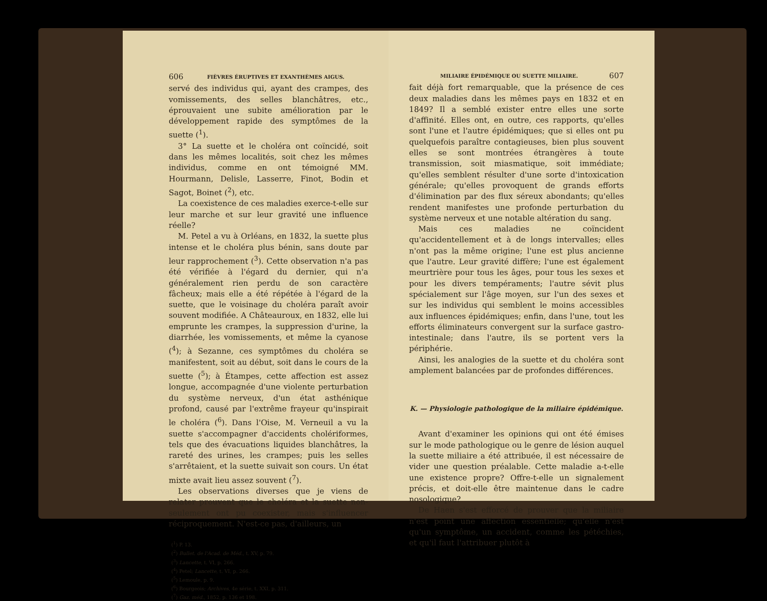606 FIÈVRES ÉRUPTIVES ET EXANTHÈMES AIGUS.
servé des individus qui, ayant des crampes, des vomissements, des selles blanchâtres, etc., éprouvaient une subite amélioration par le développement rapide des symptômes de la suette (<sup>1</sup>).
3° La suette et le choléra ont coïncidé, soit dans les mêmes localités, soit chez les mêmes individus, comme en ont témoigné MM. Hourmann, Delisle, Lasserre, Finot, Bodin et Sagot, Boinet (<sup>2</sup>), etc.
La coexistence de ces maladies exerce-t-elle sur leur marche et sur leur gravité une influence réelle?
M. Petel a vu à Orléans, en 1832, la suette plus intense et le choléra plus bénin, sans doute par leur rapprochement (<sup>3</sup>). Cette observation n'a pas été vérifiée à l'égard du dernier, qui n'a généralement rien perdu de son caractère fâcheux; mais elle a été répétée à l'égard de la suette, que le voisinage du choléra paraît avoir souvent modifiée. A Châteauroux, en 1832, elle lui emprunte les crampes, la suppression d'urine, la diarrhée, les vomissements, et même la cyanose (<sup>4</sup>); à Sezanne, ces symptômes du choléra se manifestent, soit au début, soit dans le cours de la suette (<sup>5</sup>); à Étampes, cette affection est assez longue, accompagnée d'une violente perturbation du système nerveux, d'un état asthénique profond, causé par l'extrême frayeur qu'inspirait le choléra (<sup>6</sup>). Dans l'Oise, M. Verneuil a vu la suette s'accompagner d'accidents cholériformes, tels que des évacuations liquides blanchâtres, la rareté des urines, les crampes; puis les selles s'arrêtaient, et la suette suivait son cours. Un état mixte avait lieu assez souvent (<sup>7</sup>).
Les observations diverses que je viens de relater prouvent que le choléra et la suette non-seulement ont pu coexister, mais s'influencer réciproquement. N'est-ce pas, d'ailleurs, un
(<sup>1</sup>) P. 13.
(<sup>2</sup>) Bullet. de l'Acad. de Méd., t. XV, p. 79.
(<sup>3</sup>) Lancette, t. VI, p. 266.
(<sup>4</sup>) Petel; Lancette, t. VI, p. 266.
(<sup>5</sup>) Lemoule, p. 9.
(<sup>6</sup>) Bourgeois; Archives, 4e série, t. XXI, p. 311.
(<sup>7</sup>) Gaz. méd., 1852, p. 136 et 198.
MILIAIRE ÉPIDÉMIQUE OU SUETTE MILIAIRE. 607
fait déjà fort remarquable, que la présence de ces deux maladies dans les mêmes pays en 1832 et en 1849? Il a semblé exister entre elles une sorte d'affinité. Elles ont, en outre, ces rapports, qu'elles sont l'une et l'autre épidémiques; que si elles ont pu quelquefois paraître contagieuses, bien plus souvent elles se sont montrées étrangères à toute transmission, soit miasmatique, soit immédiate; qu'elles semblent résulter d'une sorte d'intoxication générale; qu'elles provoquent de grands efforts d'élimination par des flux séreux abondants; qu'elles rendent manifestes une profonde perturbation du système nerveux et une notable altération du sang.
Mais ces maladies ne coïncident qu'accidentellement et à de longs intervalles; elles n'ont pas la même origine; l'une est plus ancienne que l'autre. Leur gravité diffère; l'une est également meurtrière pour tous les âges, pour tous les sexes et pour les divers tempéraments; l'autre sévit plus spécialement sur l'âge moyen, sur l'un des sexes et sur les individus qui semblent le moins accessibles aux influences épidémiques; enfin, dans l'une, tout les efforts éliminateurs convergent sur la surface gastro-intestinale; dans l'autre, ils se portent vers la périphérie.
Ainsi, les analogies de la suette et du choléra sont amplement balancées par de profondes différences.
K. — Physiologie pathologique de la miliaire épidémique.
Avant d'examiner les opinions qui ont été émises sur le mode pathologique ou le genre de lésion auquel la suette miliaire a été attribuée, il est nécessaire de vider une question préalable. Cette maladie a-t-elle une existence propre? Offre-t-elle un signalement précis, et doit-elle être maintenue dans le cadre nosologique?
De Haen s'est efforcé de prouver que la miliaire n'est point une affection essentielle; qu'elle n'est qu'un symptôme, un accident, comme les pétéchies, et qu'il faut l'attribuer plutôt à